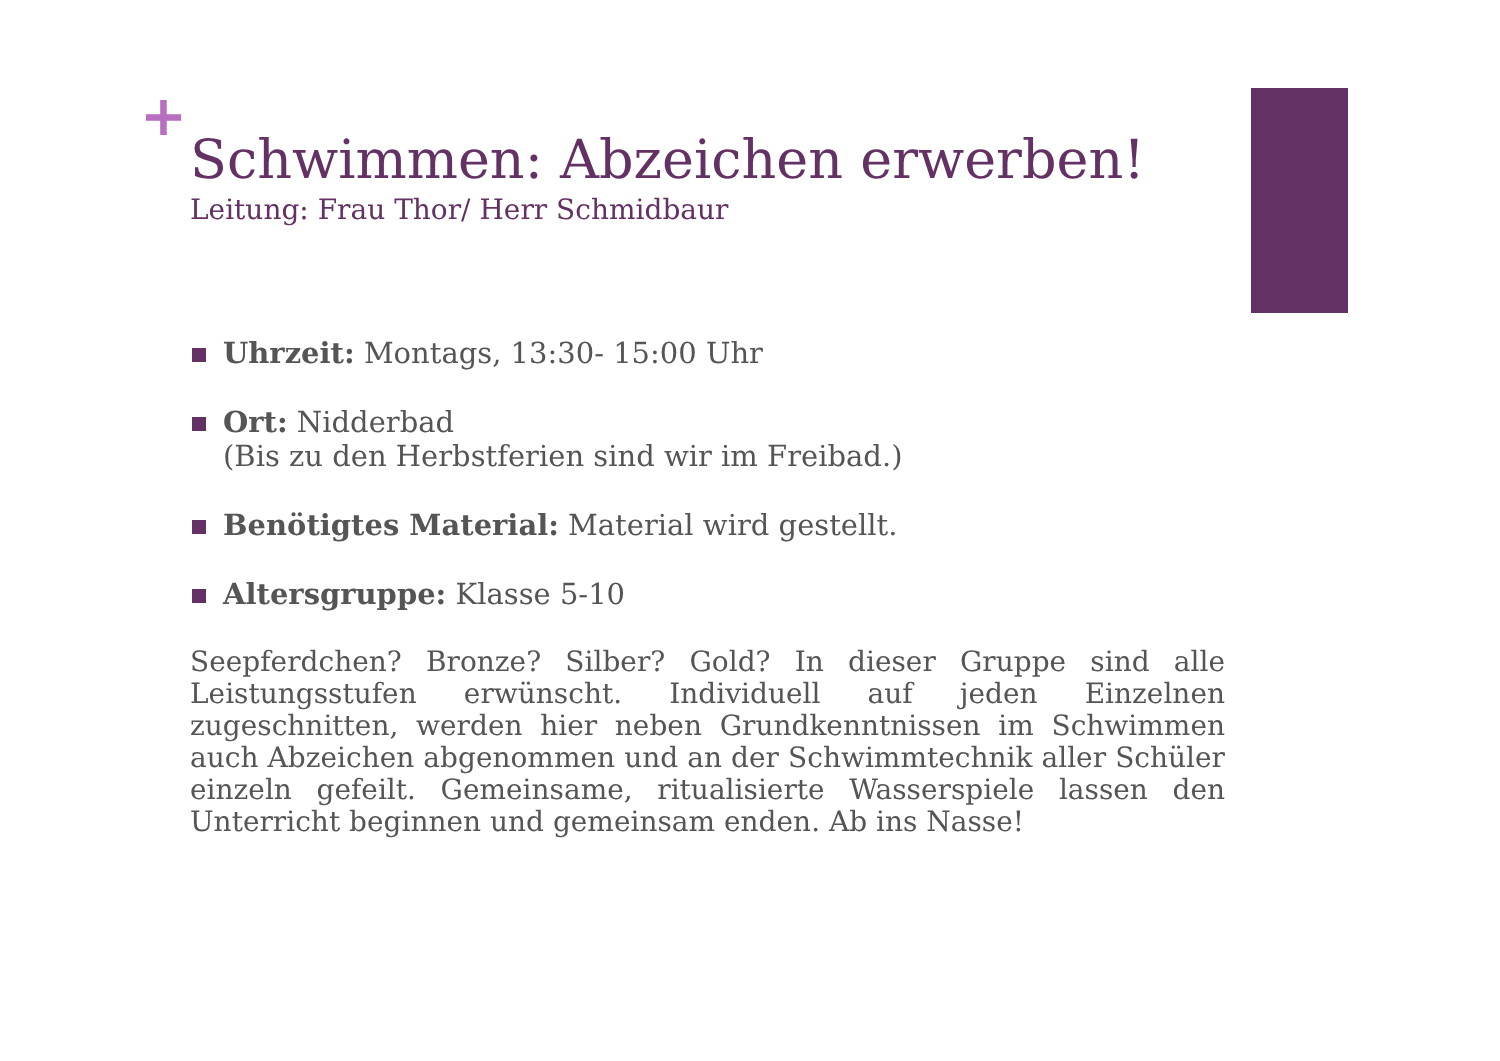+
Schwimmen: Abzeichen erwerben!
Leitung: Frau Thor/ Herr Schmidbaur
Uhrzeit: Montags, 13:30- 15:00 Uhr
Ort: Nidderbad
(Bis zu den Herbstferien sind wir im Freibad.)
Benötigtes Material: Material wird gestellt.
Altersgruppe: Klasse 5-10
Seepferdchen? Bronze? Silber? Gold? In dieser Gruppe sind alle Leistungsstufen erwünscht. Individuell auf jeden Einzelnen zugeschnitten, werden hier neben Grundkenntnissen im Schwimmen auch Abzeichen abgenommen und an der Schwimmtechnik aller Schüler einzeln gefeilt. Gemeinsame, ritualisierte Wasserspiele lassen den Unterricht beginnen und gemeinsam enden. Ab ins Nasse!